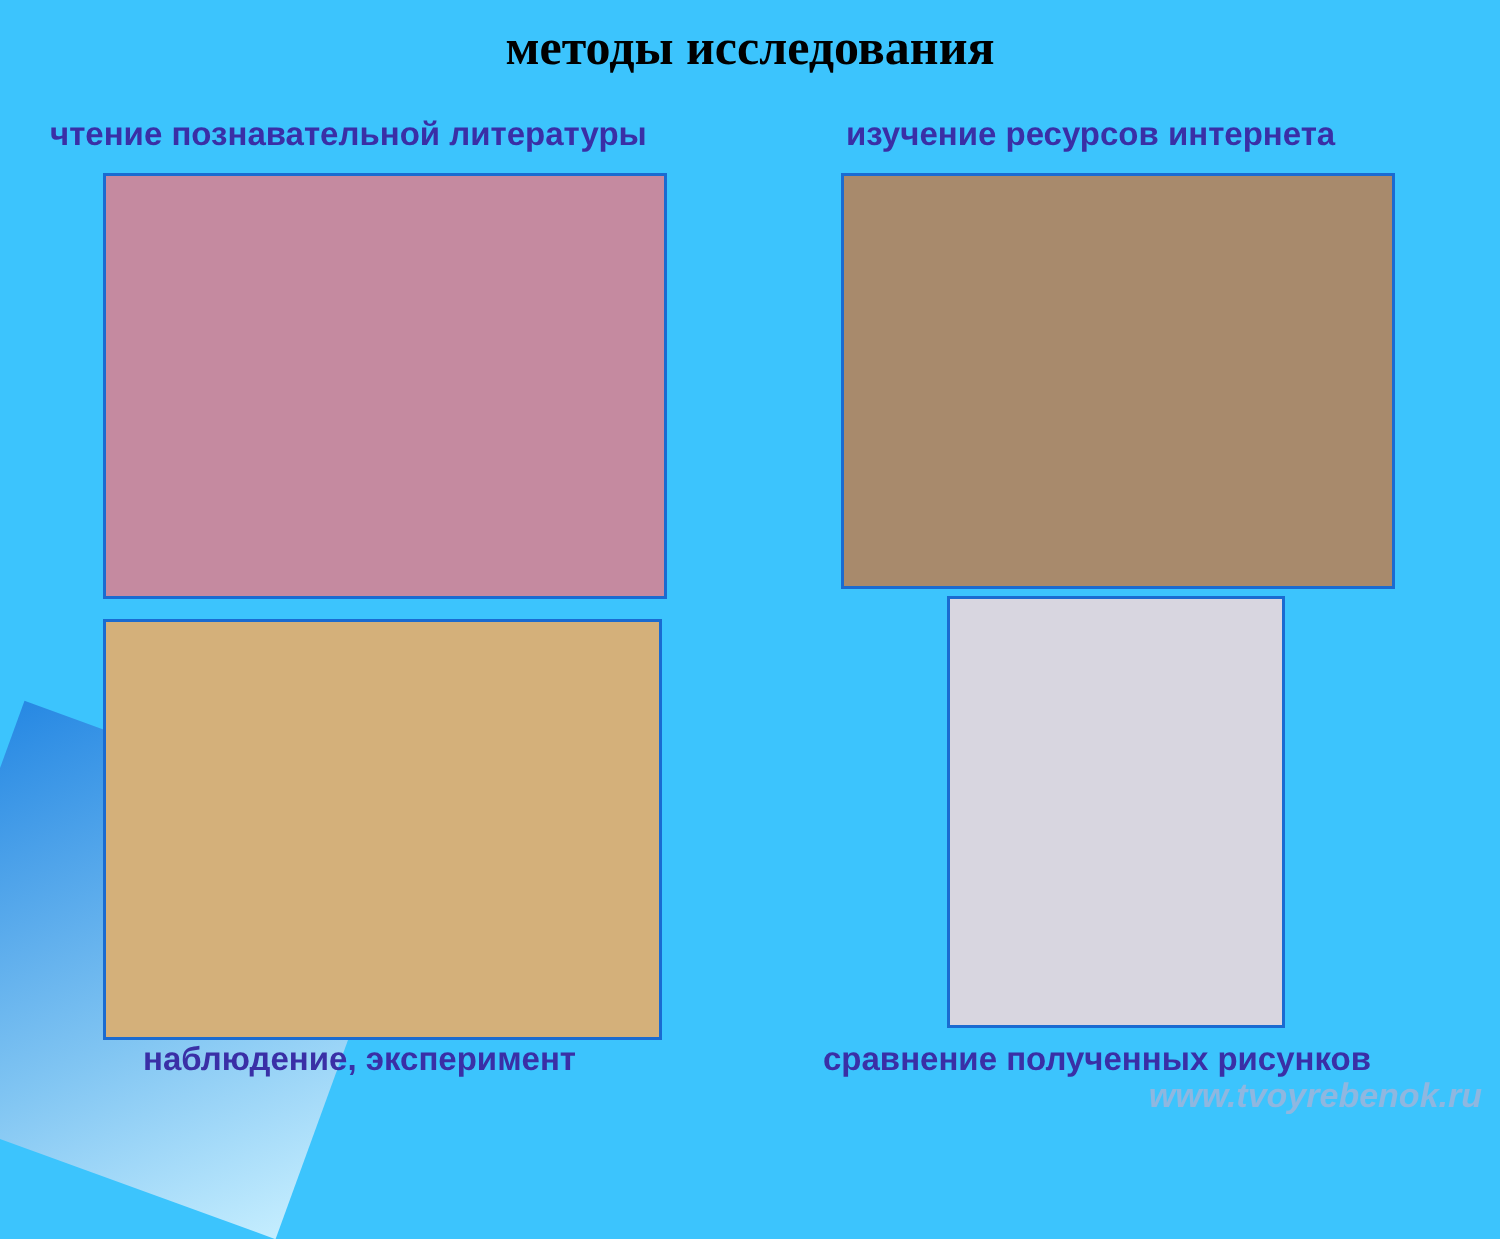методы исследования
чтение познавательной литературы
изучение ресурсов интернета
наблюдение, эксперимент сравнение полученных рисунков
www.tvoyrebenok.ru